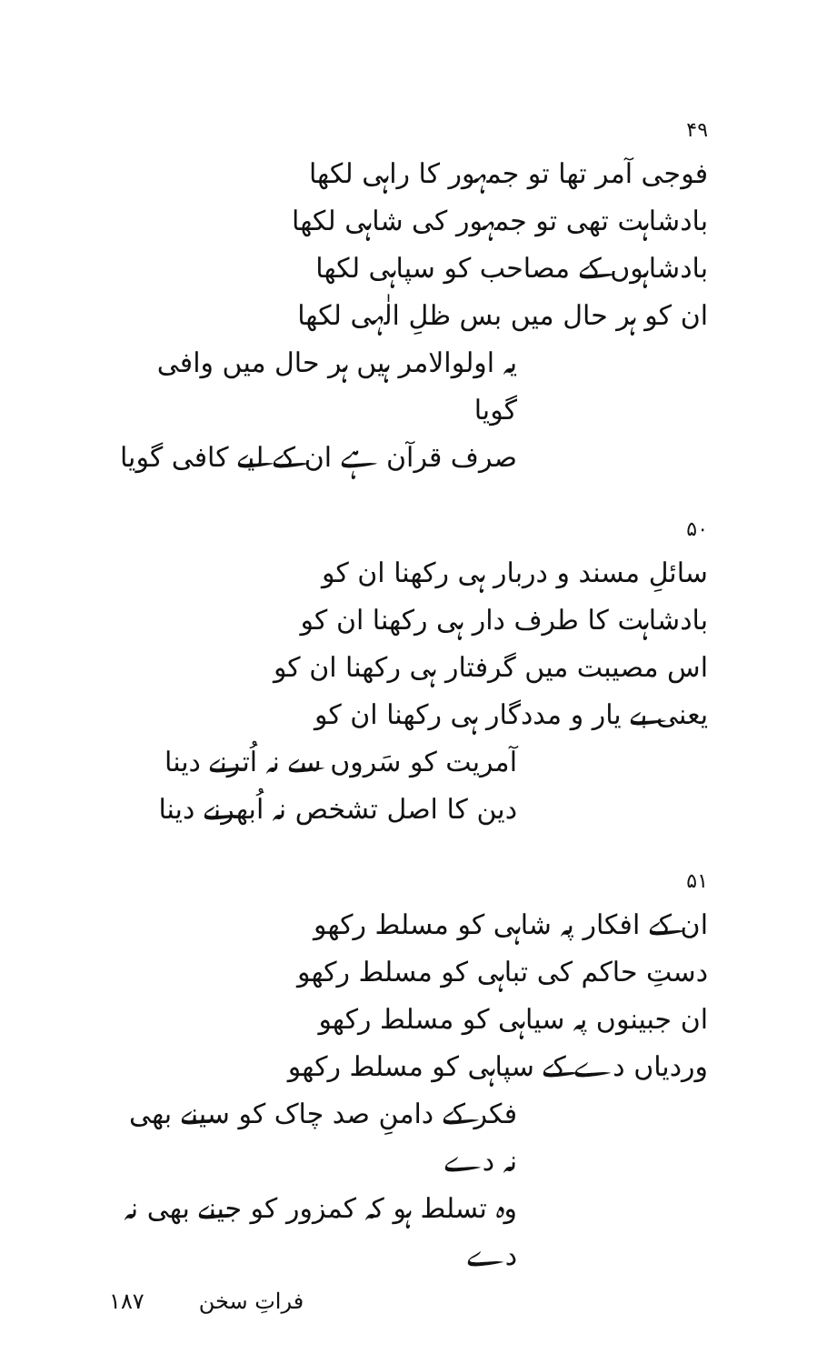۴۹
فوجی آمر تھا تو جمہور کا راہی لکھا
بادشاہت تھی تو جمہور کی شاہی لکھا
بادشاہوں کے مصاحب کو سپاہی لکھا
ان کو ہر حال میں بس ظلِ الٰہی لکھا
یہ اولوالامر ہیں ہر حال میں وافی گویا
صرف قرآن ہے ان کے لیے کافی گویا
۵۰
سائلِ مسند و دربار ہی رکھنا ان کو
بادشاہت کا طرف دار ہی رکھنا ان کو
اس مصیبت میں گرفتار ہی رکھنا ان کو
یعنی بے یار و مددگار ہی رکھنا ان کو
آمریت کو سَروں سے نہ اُترنے دینا
دین کا اصل تشخص نہ اُبھرنے دینا
۵۱
ان کے افکار پہ شاہی کو مسلط رکھو
دستِ حاکم کی تباہی کو مسلط رکھو
ان جبینوں پہ سیاہی کو مسلط رکھو
وردیاں دے کے سپاہی کو مسلط رکھو
فکر کے دامنِ صد چاک کو سینے بھی نہ دے
وہ تسلط ہو کہ کمزور کو جینے بھی نہ دے
فراتِ سخن ۱۸۷